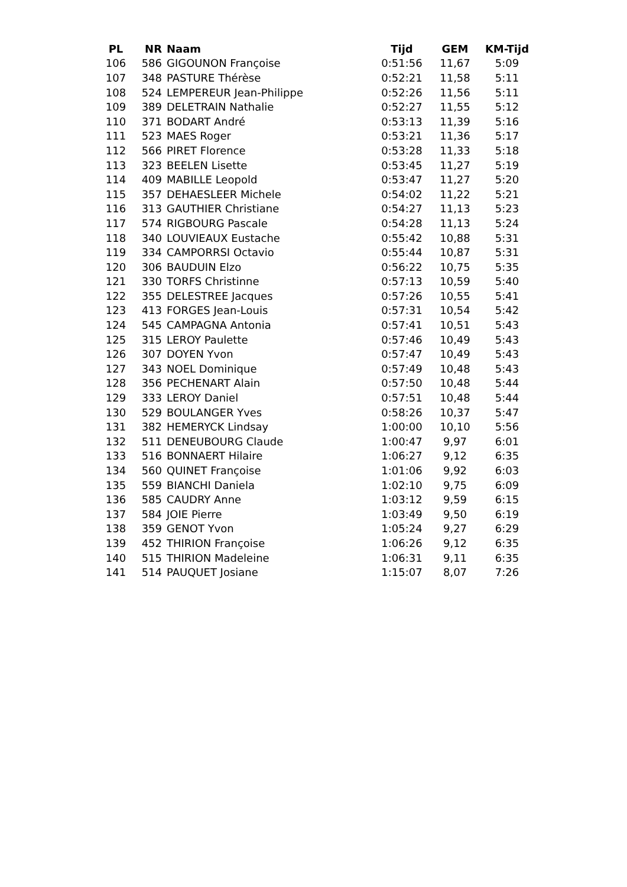| PL | NR | Naam | Tijd | GEM | KM-Tijd |
| --- | --- | --- | --- | --- | --- |
| 106 | 586 | GIGOUNON Françoise | 0:51:56 | 11,67 | 5:09 |
| 107 | 348 | PASTURE Thérèse | 0:52:21 | 11,58 | 5:11 |
| 108 | 524 | LEMPEREUR Jean-Philippe | 0:52:26 | 11,56 | 5:11 |
| 109 | 389 | DELETRAIN Nathalie | 0:52:27 | 11,55 | 5:12 |
| 110 | 371 | BODART André | 0:53:13 | 11,39 | 5:16 |
| 111 | 523 | MAES Roger | 0:53:21 | 11,36 | 5:17 |
| 112 | 566 | PIRET Florence | 0:53:28 | 11,33 | 5:18 |
| 113 | 323 | BEELEN Lisette | 0:53:45 | 11,27 | 5:19 |
| 114 | 409 | MABILLE Leopold | 0:53:47 | 11,27 | 5:20 |
| 115 | 357 | DEHAESLEER Michele | 0:54:02 | 11,22 | 5:21 |
| 116 | 313 | GAUTHIER Christiane | 0:54:27 | 11,13 | 5:23 |
| 117 | 574 | RIGBOURG Pascale | 0:54:28 | 11,13 | 5:24 |
| 118 | 340 | LOUVIEAUX Eustache | 0:55:42 | 10,88 | 5:31 |
| 119 | 334 | CAMPORRSI Octavio | 0:55:44 | 10,87 | 5:31 |
| 120 | 306 | BAUDUIN Elzo | 0:56:22 | 10,75 | 5:35 |
| 121 | 330 | TORFS Christinne | 0:57:13 | 10,59 | 5:40 |
| 122 | 355 | DELESTREE Jacques | 0:57:26 | 10,55 | 5:41 |
| 123 | 413 | FORGES Jean-Louis | 0:57:31 | 10,54 | 5:42 |
| 124 | 545 | CAMPAGNA Antonia | 0:57:41 | 10,51 | 5:43 |
| 125 | 315 | LEROY Paulette | 0:57:46 | 10,49 | 5:43 |
| 126 | 307 | DOYEN Yvon | 0:57:47 | 10,49 | 5:43 |
| 127 | 343 | NOEL Dominique | 0:57:49 | 10,48 | 5:43 |
| 128 | 356 | PECHENART Alain | 0:57:50 | 10,48 | 5:44 |
| 129 | 333 | LEROY Daniel | 0:57:51 | 10,48 | 5:44 |
| 130 | 529 | BOULANGER Yves | 0:58:26 | 10,37 | 5:47 |
| 131 | 382 | HEMERYCK Lindsay | 1:00:00 | 10,10 | 5:56 |
| 132 | 511 | DENEUBOURG Claude | 1:00:47 | 9,97 | 6:01 |
| 133 | 516 | BONNAERT Hilaire | 1:06:27 | 9,12 | 6:35 |
| 134 | 560 | QUINET Françoise | 1:01:06 | 9,92 | 6:03 |
| 135 | 559 | BIANCHI Daniela | 1:02:10 | 9,75 | 6:09 |
| 136 | 585 | CAUDRY Anne | 1:03:12 | 9,59 | 6:15 |
| 137 | 584 | JOIE Pierre | 1:03:49 | 9,50 | 6:19 |
| 138 | 359 | GENOT Yvon | 1:05:24 | 9,27 | 6:29 |
| 139 | 452 | THIRION Françoise | 1:06:26 | 9,12 | 6:35 |
| 140 | 515 | THIRION Madeleine | 1:06:31 | 9,11 | 6:35 |
| 141 | 514 | PAUQUET Josiane | 1:15:07 | 8,07 | 7:26 |